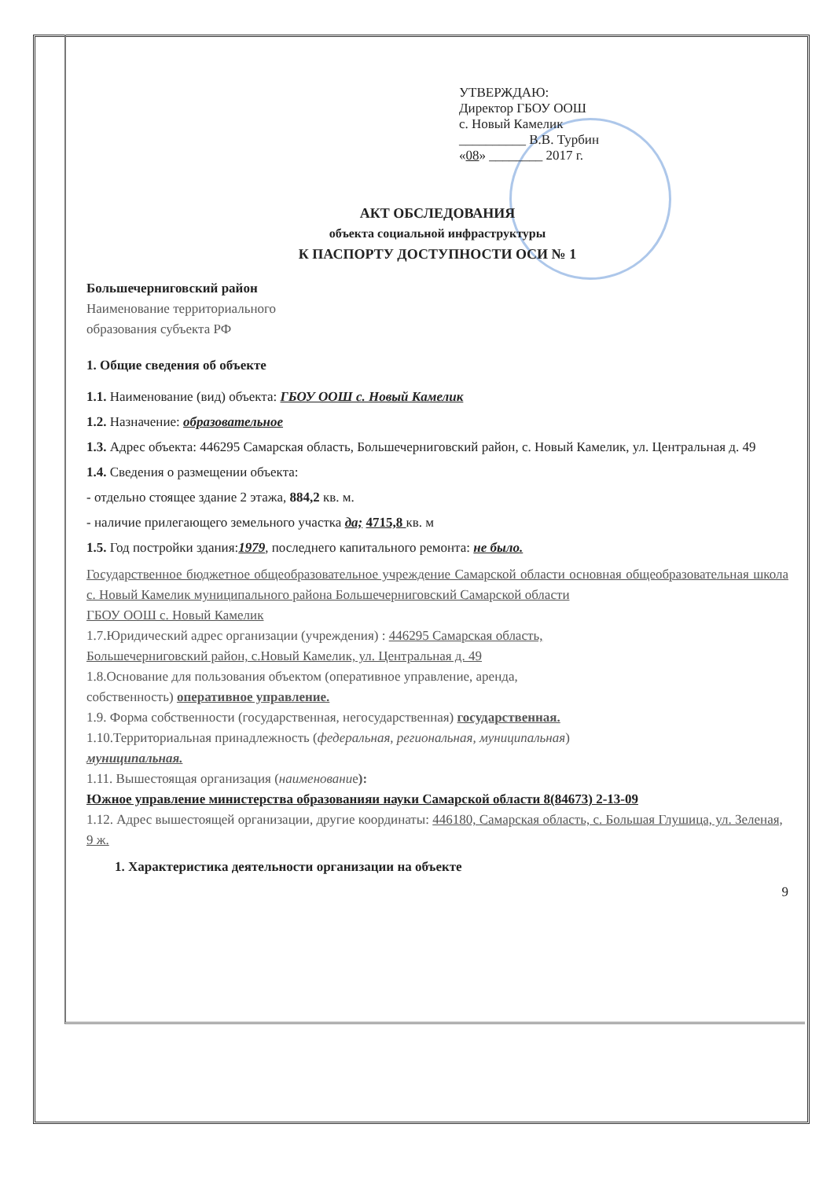УТВЕРЖДАЮ:
Директор ГБОУ ООШ
с. Новый Камелик
__________ В.В. Турбин
«08» ________ 2017 г.
АКТ ОБСЛЕДОВАНИЯ
объекта социальной инфраструктуры
К ПАСПОРТУ ДОСТУПНОСТИ ОСИ № 1
Большечерниговский район
Наименование территориального
образования субъекта РФ
1. Общие сведения об объекте
1.1. Наименование (вид) объекта: ГБОУ ООШ с. Новый Камелик
1.2. Назначение: образовательное
1.3. Адрес объекта: 446295 Самарская область, Большечерниговский район, с. Новый Камелик, ул. Центральная д. 49
1.4. Сведения о размещении объекта:
- отдельно стоящее здание 2 этажа, 884,2 кв. м.
- наличие прилегающего земельного участка да; 4715,8 кв. м
1.5. Год постройки здания:1979, последнего капитального ремонта: не было.
Государственное бюджетное общеобразовательное учреждение Самарской области основная общеобразовательная школа с. Новый Камелик муниципального района Большечерниговский Самарской области
ГБОУ ООШ с. Новый Камелик
1.7.Юридический адрес организации (учреждения) : 446295 Самарская область,
Большечерниговский район, с.Новый Камелик, ул. Центральная д. 49
1.8.Основание для пользования объектом (оперативное управление, аренда,
собственность) оперативное управление.
1.9. Форма собственности (государственная, негосударственная) государственная.
1.10.Территориальная принадлежность (федеральная, региональная, муниципальная)
муниципальная.
1.11. Вышестоящая организация (наименование):
Южное управление министерства образованияи науки Самарской области 8(84673) 2-13-09
1.12. Адрес вышестоящей организации, другие координаты: 446180, Самарская область, с. Большая Глушица, ул. Зеленая, 9 ж.
1. Характеристика деятельности организации на объекте
9